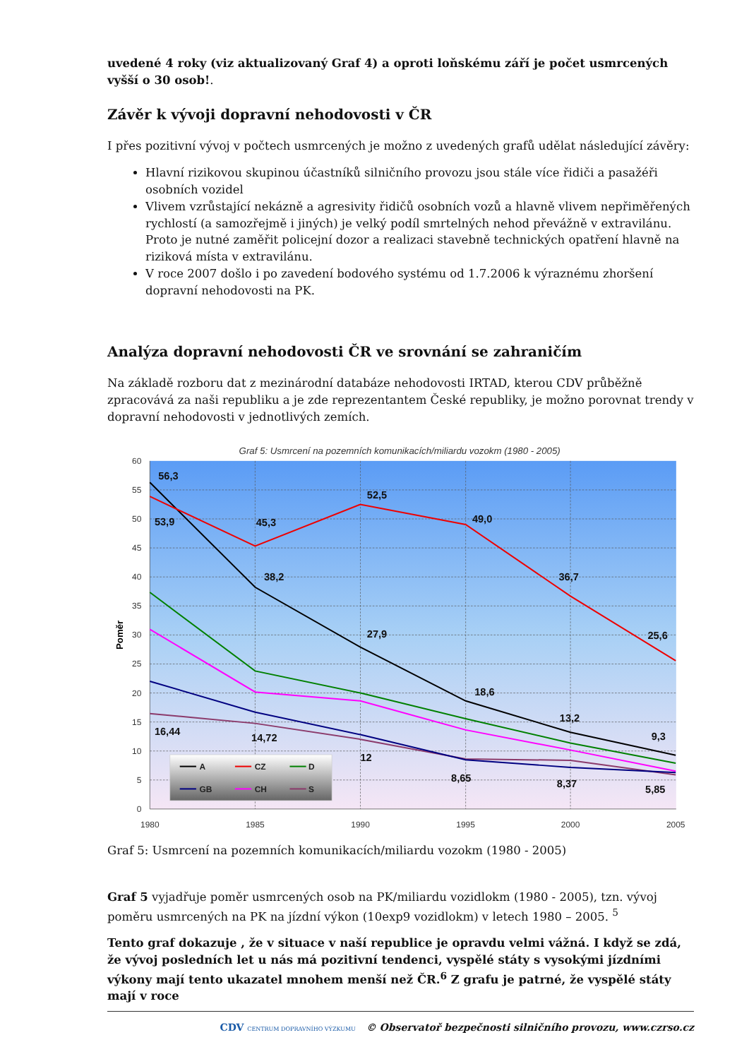uvedené 4 roky (viz aktualizovaný Graf 4) a oproti loňskému září je počet usmrcených vyšší o 30 osob!.
Závěr k vývoji dopravní nehodovosti v ČR
I přes pozitivní vývoj v počtech usmrcených je možno z uvedených grafů udělat následující závěry:
Hlavní rizikovou skupinou účastníků silničního provozu jsou stále více řidiči a pasažéři osobních vozidel
Vlivem vzrůstající nekázně a agresivity řidičů osobních vozů a hlavně vlivem nepřiměřených rychlostí (a samozřejmě i jiných) je velký podíl smrtelných nehod převážně v extravilánu. Proto je nutné zaměřit policejní dozor a realizaci stavebně technických opatření hlavně na riziková místa v extravilánu.
V roce 2007 došlo i po zavedení bodového systému od 1.7.2006 k výraznému zhoršení dopravní nehodovosti na PK.
Analýza dopravní nehodovosti ČR ve srovnání se zahraničím
Na základě rozboru dat z mezinárodní databáze nehodovosti IRTAD, kterou CDV průběžně zpracovává za naši republiku a je zde reprezentantem České republiky, je možno porovnat trendy v dopravní nehodovosti v jednotlivých zemích.
Graf 5: Usmrcení na pozemních komunikacích/miliardu vozokm (1980 - 2005)
60
55
50
45
40
35
30
25
20
15
10
5
0
1980
1985
1990
1995
2000
2005
Poměr
56,3
53,9
45,3
52,5
49,0
36,7
25,6
38,2
27,9
18,6
13,2
9,3
16,44
14,72
12
8,65
8,37
5,85
A
CZ
D
GB
CH
S
Graf 5: Usmrcení na pozemních komunikacích/miliardu vozokm (1980 - 2005)
Graf 5 vyjadřuje poměr usmrcených osob na PK/miliardu vozidlokm (1980 - 2005), tzn. vývoj poměru usmrcených na PK na jízdní výkon (10exp9 vozidlokm) v letech 1980 – 2005. <sup>5</sup>
Tento graf dokazuje , že v situace v naší republice je opravdu velmi vážná. I když se zdá, že vývoj posledních let u nás má pozitivní tendenci, vyspělé státy s vysokými jízdními výkony mají tento ukazatel mnohem menší než ČR.<sup>6</sup> Z grafu je patrné, že vyspělé státy mají v roce
CDV CENTRUM DOPRAVNÍHO VÝZKUMU © Observatoř bezpečnosti silničního provozu, www.czrso.cz